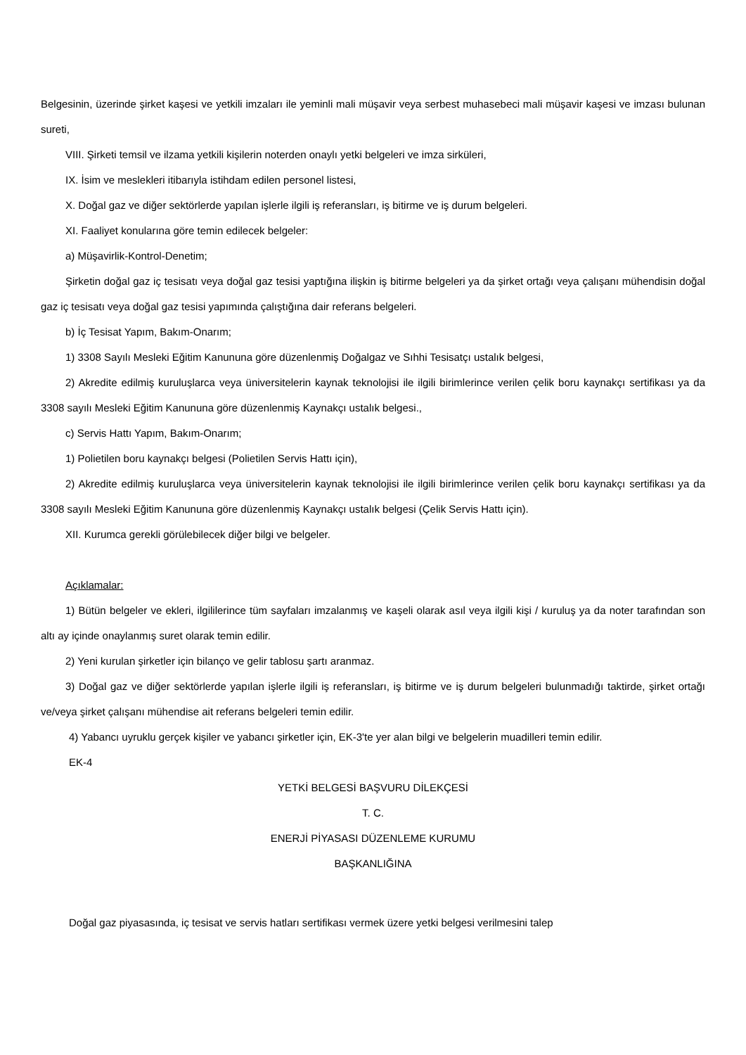Belgesinin, üzerinde şirket kaşesi ve yetkili imzaları ile yeminli mali müşavir veya serbest muhasebeci mali müşavir kaşesi ve imzası bulunan sureti,
VIII. Şirketi temsil ve ilzama yetkili kişilerin noterden onaylı yetki belgeleri ve imza sirküleri,
IX. İsim ve meslekleri itibarıyla istihdam edilen personel listesi,
X. Doğal gaz ve diğer sektörlerde yapılan işlerle ilgili iş referansları, iş bitirme ve iş durum belgeleri.
XI. Faaliyet konularına göre temin edilecek belgeler:
a) Müşavirlik-Kontrol-Denetim;
Şirketin doğal gaz iç tesisatı veya doğal gaz tesisi yaptığına ilişkin iş bitirme belgeleri ya da şirket ortağı veya çalışanı mühendisin doğal gaz iç tesisatı veya doğal gaz tesisi yapımında çalıştığına dair referans belgeleri.
b) İç Tesisat Yapım, Bakım-Onarım;
1) 3308 Sayılı Mesleki Eğitim Kanununa göre düzenlenmiş Doğalgaz ve Sıhhi Tesisatçı ustalık belgesi,
2) Akredite edilmiş kuruluşlarca veya üniversitelerin kaynak teknolojisi ile ilgili birimlerince verilen çelik boru kaynakçı sertifikası ya da 3308 sayılı Mesleki Eğitim Kanununa göre düzenlenmiş Kaynakçı ustalık belgesi.,
c) Servis Hattı Yapım, Bakım-Onarım;
1) Polietilen boru kaynakçı belgesi (Polietilen Servis Hattı için),
2) Akredite edilmiş kuruluşlarca veya üniversitelerin kaynak teknolojisi ile ilgili birimlerince verilen çelik boru kaynakçı sertifikası ya da 3308 sayılı Mesleki Eğitim Kanununa göre düzenlenmiş Kaynakçı ustalık belgesi (Çelik Servis Hattı için).
XII. Kurumca gerekli görülebilecek diğer bilgi ve belgeler.
Açıklamalar:
1) Bütün belgeler ve ekleri, ilgililerince tüm sayfaları imzalanmış ve kaşeli olarak asıl veya ilgili kişi / kuruluş ya da noter tarafından son altı ay içinde onaylanmış suret olarak temin edilir.
2) Yeni kurulan şirketler için bilanço ve gelir tablosu şartı aranmaz.
3) Doğal gaz ve diğer sektörlerde yapılan işlerle ilgili iş referansları, iş bitirme ve iş durum belgeleri bulunmadığı taktirde, şirket ortağı ve/veya şirket çalışanı mühendise ait referans belgeleri temin edilir.
4) Yabancı uyruklu gerçek kişiler ve yabancı şirketler için, EK-3'te yer alan bilgi ve belgelerin muadilleri temin edilir.
EK-4
YETKİ BELGESİ BAŞVURU DİLEKÇESİ
T. C.
ENERJİ PİYASASI DÜZENLEME KURUMU
BAŞKANLIĞINA
Doğal gaz piyasasında, iç tesisat ve servis hatları sertifikası vermek üzere yetki belgesi verilmesini talep